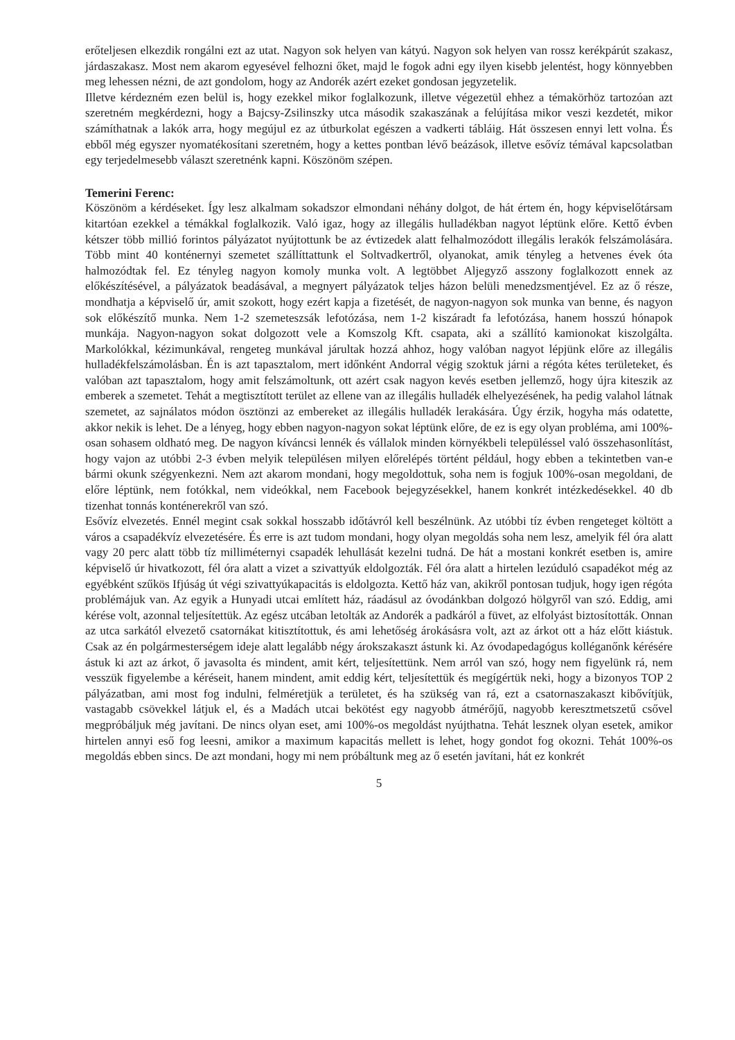erőteljesen elkezdik rongálni ezt az utat. Nagyon sok helyen van kátyú. Nagyon sok helyen van rossz kerékpárút szakasz, járdaszakasz. Most nem akarom egyesével felhozni őket, majd le fogok adni egy ilyen kisebb jelentést, hogy könnyebben meg lehessen nézni, de azt gondolom, hogy az Andorék azért ezeket gondosan jegyzetelik.
Illetve kérdezném ezen belül is, hogy ezekkel mikor foglalkozunk, illetve végezetül ehhez a témakörhöz tartozóan azt szeretném megkérdezni, hogy a Bajcsy-Zsilinszky utca második szakaszának a felújítása mikor veszi kezdetét, mikor számíthatnak a lakók arra, hogy megújul ez az útburkolat egészen a vadkerti tábláig. Hát összesen ennyi lett volna. És ebből még egyszer nyomatékosítani szeretném, hogy a kettes pontban lévő beázások, illetve esővíz témával kapcsolatban egy terjedelmesebb választ szeretnénk kapni. Köszönöm szépen.
Temerini Ferenc:
Köszönöm a kérdéseket. Így lesz alkalmam sokadszor elmondani néhány dolgot, de hát értem én, hogy képviselőtársam kitartóan ezekkel a témákkal foglalkozik. Való igaz, hogy az illegális hulladékban nagyot léptünk előre. Kettő évben kétszer több millió forintos pályázatot nyújtottunk be az évtizedek alatt felhalmozódott illegális lerakók felszámolására. Több mint 40 konténernyi szemetet szállíttattunk el Soltvadkertről, olyanokat, amik tényleg a hetvenes évek óta halmozódtak fel. Ez tényleg nagyon komoly munka volt. A legtöbbet Aljegyző asszony foglalkozott ennek az előkészítésével, a pályázatok beadásával, a megnyert pályázatok teljes házon belüli menedzsmentjével. Ez az ő része, mondhatja a képviselő úr, amit szokott, hogy ezért kapja a fizetését, de nagyon-nagyon sok munka van benne, és nagyon sok előkészítő munka. Nem 1-2 szemeteszsák lefotózása, nem 1-2 kiszáradt fa lefotózása, hanem hosszú hónapok munkája. Nagyon-nagyon sokat dolgozott vele a Komszolg Kft. csapata, aki a szállító kamionokat kiszolgálta. Markolókkal, kézimunkával, rengeteg munkával járultak hozzá ahhoz, hogy valóban nagyot lépjünk előre az illegális hulladékfelszámolásban. Én is azt tapasztalom, mert időnként Andorral végig szoktuk járni a régóta kétes területeket, és valóban azt tapasztalom, hogy amit felszámoltunk, ott azért csak nagyon kevés esetben jellemző, hogy újra kiteszik az emberek a szemetet. Tehát a megtisztított terület az ellene van az illegális hulladék elhelyezésének, ha pedig valahol látnak szemetet, az sajnálatos módon ösztönzi az embereket az illegális hulladék lerakására. Úgy érzik, hogyha más odatette, akkor nekik is lehet. De a lényeg, hogy ebben nagyon-nagyon sokat léptünk előre, de ez is egy olyan probléma, ami 100%-osan sohasem oldható meg. De nagyon kíváncsi lennék és vállalok minden környékbeli településsel való összehasonlítást, hogy vajon az utóbbi 2-3 évben melyik településen milyen előrelépés történt például, hogy ebben a tekintetben van-e bármi okunk szégyenkezni. Nem azt akarom mondani, hogy megoldottuk, soha nem is fogjuk 100%-osan megoldani, de előre léptünk, nem fotókkal, nem videókkal, nem Facebook bejegyzésekkel, hanem konkrét intézkedésekkel. 40 db tizenhat tonnás konténerekről van szó.
Esővíz elvezetés. Ennél megint csak sokkal hosszabb időtávról kell beszélnünk. Az utóbbi tíz évben rengeteget költött a város a csapadékvíz elvezetésére. És erre is azt tudom mondani, hogy olyan megoldás soha nem lesz, amelyik fél óra alatt vagy 20 perc alatt több tíz milliméternyi csapadék lehullását kezelni tudná. De hát a mostani konkrét esetben is, amire képviselő úr hivatkozott, fél óra alatt a vizet a szivattyúk eldolgozták. Fél óra alatt a hirtelen lezúduló csapadékot még az egyébként szűkös Ifjúság út végi szivattyúkapacitás is eldolgozta. Kettő ház van, akikről pontosan tudjuk, hogy igen régóta problémájuk van. Az egyik a Hunyadi utcai említett ház, ráadásul az óvodánkban dolgozó hölgyről van szó. Eddig, ami kérése volt, azonnal teljesítettük. Az egész utcában letolták az Andorék a padkáról a füvet, az elfolyást biztosították. Onnan az utca sarkától elvezető csatornákat kitisztítottuk, és ami lehetőség árokásásra volt, azt az árkot ott a ház előtt kiástuk. Csak az én polgármesterségem ideje alatt legalább négy árokszakaszt ástunk ki. Az óvodapedagógus kolléganőnk kérésére ástuk ki azt az árkot, ő javasolta és mindent, amit kért, teljesítettünk. Nem arról van szó, hogy nem figyelünk rá, nem vesszük figyelembe a kéréseit, hanem mindent, amit eddig kért, teljesítettük és megígértük neki, hogy a bizonyos TOP 2 pályázatban, ami most fog indulni, felméretjük a területet, és ha szükség van rá, ezt a csatornaszakaszt kibővítjük, vastagabb csövekkel látjuk el, és a Madách utcai bekötést egy nagyobb átmérőjű, nagyobb keresztmetszetű csővel megpróbáljuk még javítani. De nincs olyan eset, ami 100%-os megoldást nyújthatna. Tehát lesznek olyan esetek, amikor hirtelen annyi eső fog leesni, amikor a maximum kapacitás mellett is lehet, hogy gondot fog okozni. Tehát 100%-os megoldás ebben sincs. De azt mondani, hogy mi nem próbáltunk meg az ő esetén javítani, hát ez konkrét
5